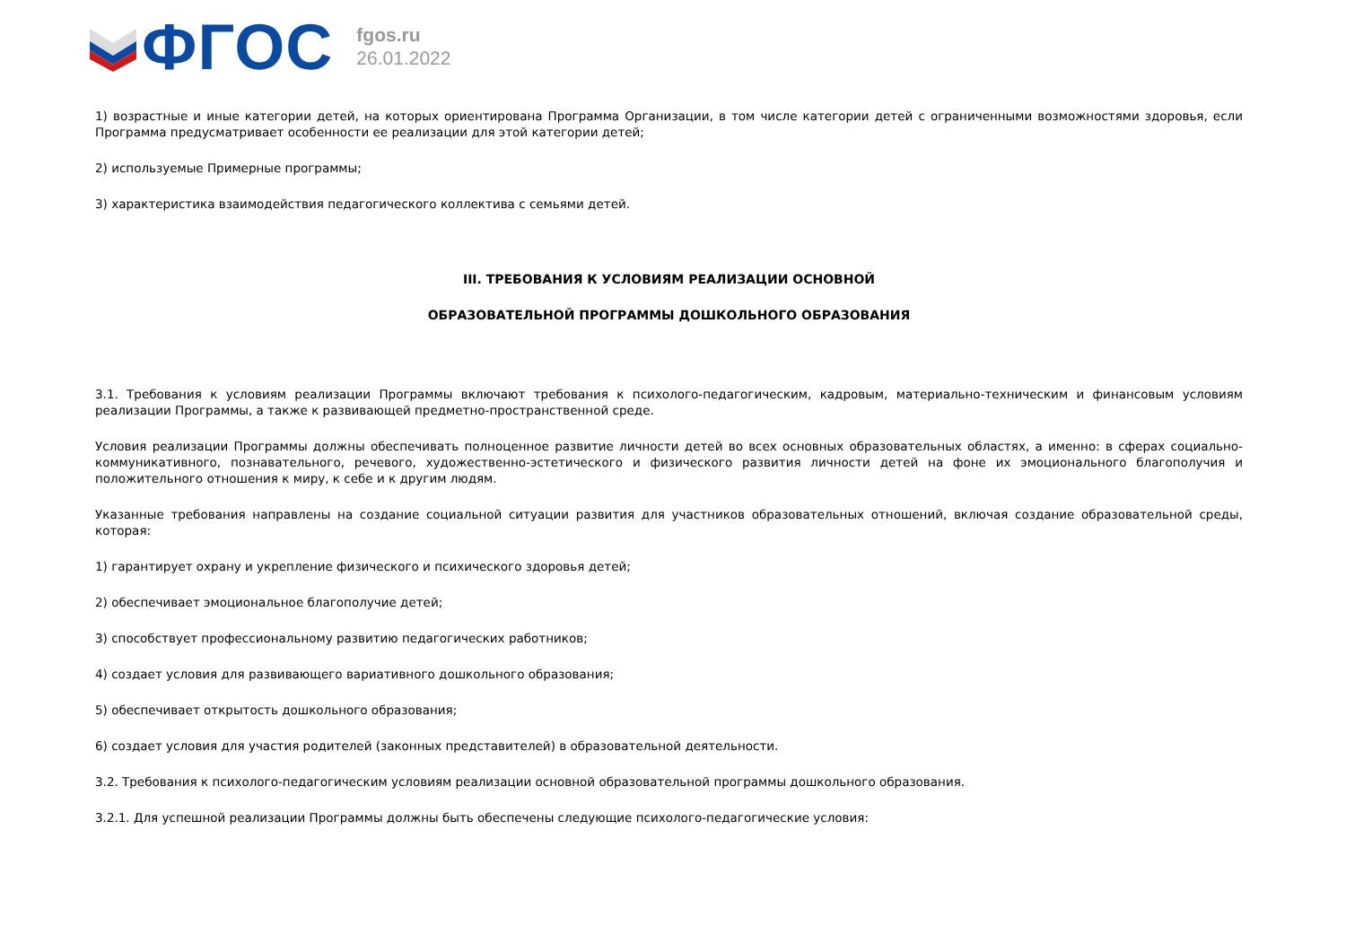ФГОС
fgos.ru
26.01.2022
1) возрастные и иные категории детей, на которых ориентирована Программа Организации, в том числе категории детей с ограниченными возможностями здоровья, если Программа предусматривает особенности ее реализации для этой категории детей;
2) используемые Примерные программы;
3) характеристика взаимодействия педагогического коллектива с семьями детей.
III. ТРЕБОВАНИЯ К УСЛОВИЯМ РЕАЛИЗАЦИИ ОСНОВНОЙ
ОБРАЗОВАТЕЛЬНОЙ ПРОГРАММЫ ДОШКОЛЬНОГО ОБРАЗОВАНИЯ
3.1. Требования к условиям реализации Программы включают требования к психолого-педагогическим, кадровым, материально-техническим и финансовым условиям реализации Программы, а также к развивающей предметно-пространственной среде.
Условия реализации Программы должны обеспечивать полноценное развитие личности детей во всех основных образовательных областях, а именно: в сферах социально-коммуникативного, познавательного, речевого, художественно-эстетического и физического развития личности детей на фоне их эмоционального благополучия и положительного отношения к миру, к себе и к другим людям.
Указанные требования направлены на создание социальной ситуации развития для участников образовательных отношений, включая создание образовательной среды, которая:
1) гарантирует охрану и укрепление физического и психического здоровья детей;
2) обеспечивает эмоциональное благополучие детей;
3) способствует профессиональному развитию педагогических работников;
4) создает условия для развивающего вариативного дошкольного образования;
5) обеспечивает открытость дошкольного образования;
6) создает условия для участия родителей (законных представителей) в образовательной деятельности.
3.2. Требования к психолого-педагогическим условиям реализации основной образовательной программы дошкольного образования.
3.2.1. Для успешной реализации Программы должны быть обеспечены следующие психолого-педагогические условия: